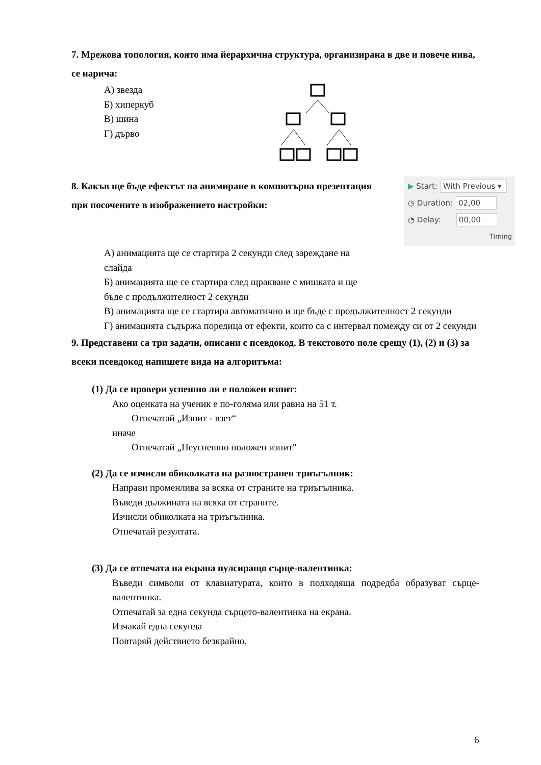7. Мрежова топология, която има йерархична структура, организирана в две и повече нива, се нарича:
А) звезда
Б) хиперкуб
В) шина
Г) дърво
8. Какъв ще бъде ефектът на анимиране в компютърна презентация при посочените в изображението настройки:
▶ Start: With Previous ▾
◷ Duration: 02,00
◔ Delay: 00,00
Timing
А) анимацията ще се стартира 2 секунди след зареждане на
слайда
Б) анимацията ще се стартира след щракване с мишката и ще
бъде с продължителност 2 секунди
В) анимацията ще се стартира автоматично и ще бъде с продължителност 2 секунди
Г) анимацията съдържа поредица от ефекти, които са с интервал помежду си от 2 секунди
9. Представени са три задачи, описани с псевдокод. В текстовото поле срещу (1), (2) и (3) за всеки псевдокод напишете вида на алгоритъма:
(1) Да се провери успешно ли е положен изпит:
Ако оценката на ученик е по-голяма или равна на 51 т.
Отпечатай „Изпит - взет“
иначе
Отпечатай „Неуспешно положен изпит"
(2) Да се изчисли обиколката на разностранен триъгълник:
Направи променлива за всяка от страните на триъгълника.
Въведи дължината на всяка от страните.
Изчисли обиколката на триъгълника.
Отпечатай резултата.
(3) Да се отпечата на екрана пулсиращо сърце-валентинка:
Въведи символи от клавиатурата, които в подходяща подредба образуват сърце-валентинка.
Отпечатай за една секунда сърцето-валентинка на екрана.
Изчакай една секунда
Повтаряй действието безкрайно.
6